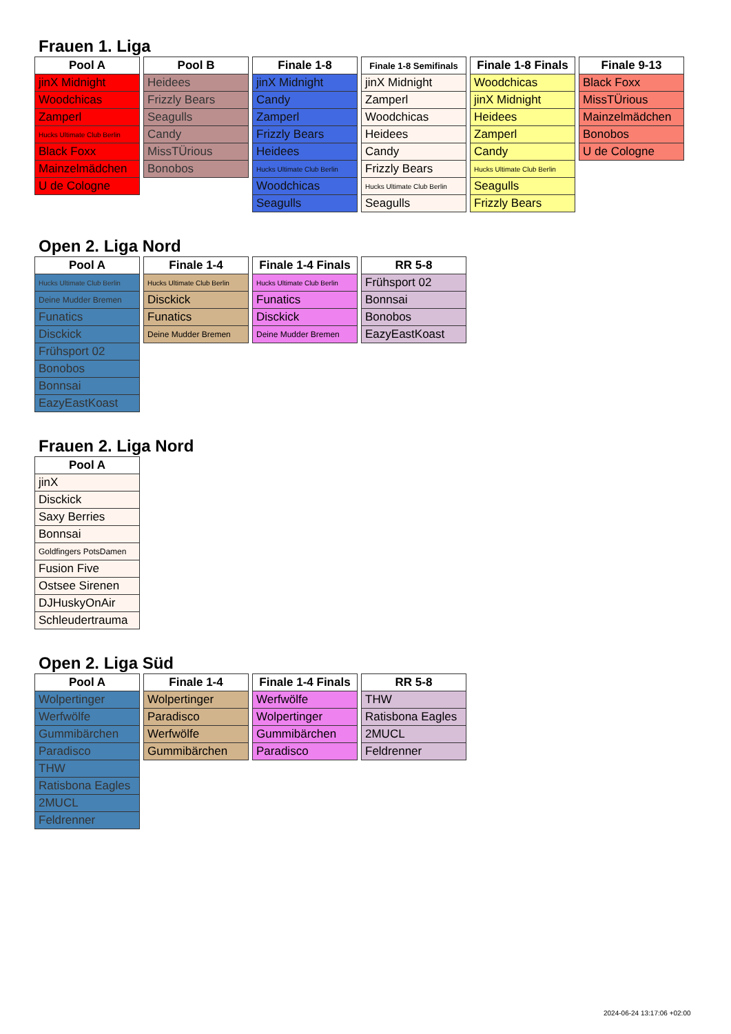Frauen 1. Liga
| Pool A |
| --- |
| jinX Midnight |
| Woodchicas |
| Zamperl |
| Hucks Ultimate Club Berlin |
| Black Foxx |
| Mainzelmädchen |
| U de Cologne |
| Pool B |
| --- |
| Heidees |
| Frizzly Bears |
| Seagulls |
| Candy |
| MissTÜrious |
| Bonobos |
| Finale 1-8 |
| --- |
| jinX Midnight |
| Candy |
| Zamperl |
| Frizzly Bears |
| Heidees |
| Hucks Ultimate Club Berlin |
| Woodchicas |
| Seagulls |
| Finale 1-8 Semifinals |
| --- |
| jinX Midnight |
| Zamperl |
| Woodchicas |
| Heidees |
| Candy |
| Frizzly Bears |
| Hucks Ultimate Club Berlin |
| Seagulls |
| Finale 1-8 Finals |
| --- |
| Woodchicas |
| jinX Midnight |
| Heidees |
| Zamperl |
| Candy |
| Hucks Ultimate Club Berlin |
| Seagulls |
| Frizzly Bears |
| Finale 9-13 |
| --- |
| Black Foxx |
| MissTÜrious |
| Mainzelmädchen |
| Bonobos |
| U de Cologne |
Open 2. Liga Nord
| Pool A |
| --- |
| Hucks Ultimate Club Berlin |
| Deine Mudder Bremen |
| Funatics |
| Disckick |
| Frühsport 02 |
| Bonobos |
| Bonnsai |
| EazyEastKoast |
| Finale 1-4 |
| --- |
| Hucks Ultimate Club Berlin |
| Disckick |
| Funatics |
| Deine Mudder Bremen |
| Finale 1-4 Finals |
| --- |
| Hucks Ultimate Club Berlin |
| Funatics |
| Disckick |
| Deine Mudder Bremen |
| RR 5-8 |
| --- |
| Frühsport 02 |
| Bonnsai |
| Bonobos |
| EazyEastKoast |
Frauen 2. Liga Nord
| Pool A |
| --- |
| jinX |
| Disckick |
| Saxy Berries |
| Bonnsai |
| Goldfingers PotsDamen |
| Fusion Five |
| Ostsee Sirenen |
| DJHuskyOnAir |
| Schleudertrauma |
Open 2. Liga Süd
| Pool A |
| --- |
| Wolpertinger |
| Werfwölfe |
| Gummibärchen |
| Paradisco |
| THW |
| Ratisbona Eagles |
| 2MUCL |
| Feldrenner |
| Finale 1-4 |
| --- |
| Wolpertinger |
| Paradisco |
| Werfwölfe |
| Gummibärchen |
| Finale 1-4 Finals |
| --- |
| Werfwölfe |
| Wolpertinger |
| Gummibärchen |
| Paradisco |
| RR 5-8 |
| --- |
| THW |
| Ratisbona Eagles |
| 2MUCL |
| Feldrenner |
2024-06-24 13:17:06 +02:00